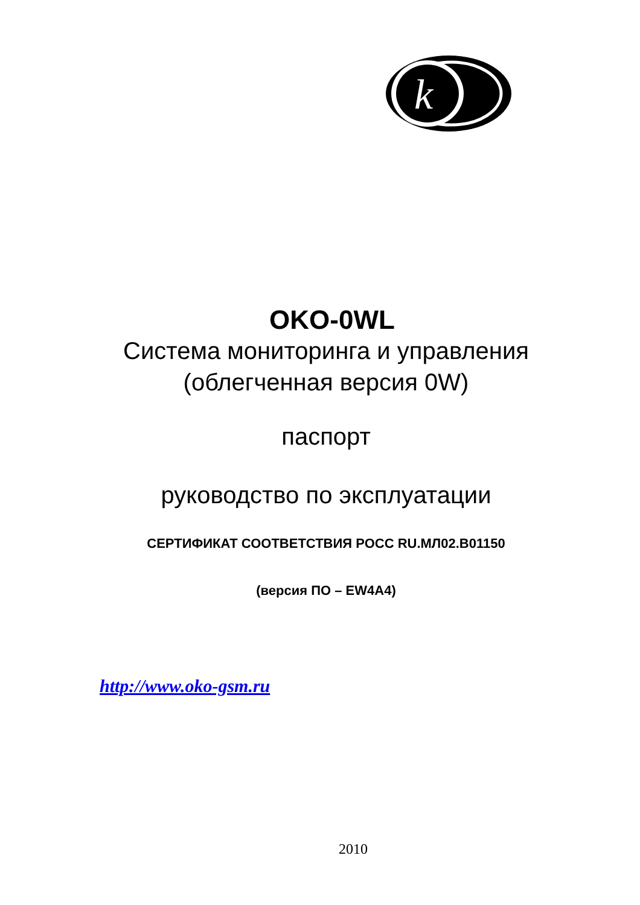k
OKO-0WL
Система мониторинга и управления
(облегченная версия 0W)
паспорт
руководство по эксплуатации
СЕРТИФИКАТ СООТВЕТСТВИЯ РОСС RU.МЛ02.В01150
(версия ПО – EW4A4)
http://www.oko-gsm.ru
2010